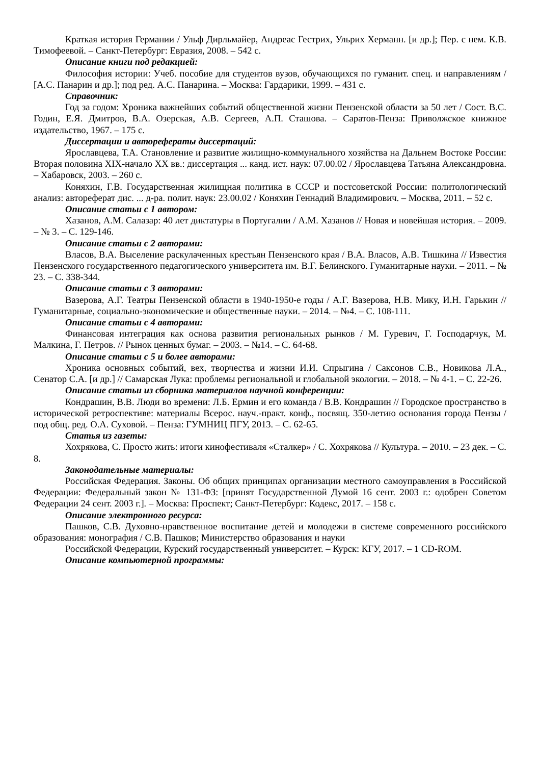Краткая история Германии / Ульф Дирльмайер, Андреас Гестрих, Ульрих Херманн. [и др.]; Пер. с нем. К.В. Тимофеевой. – Санкт-Петербург: Евразия, 2008. – 542 с.
Описание книги под редакцией:
Философия истории: Учеб. пособие для студентов вузов, обучающихся по гуманит. спец. и направлениям / [А.С. Панарин и др.]; под ред. А.С. Панарина. – Москва: Гардарики, 1999. – 431 с.
Справочник:
Год за годом: Хроника важнейших событий общественной жизни Пензенской области за 50 лет / Сост. В.С. Годин, Е.Я. Дмитров, В.А. Озерская, А.В. Сергеев, А.П. Сташова. – Саратов-Пенза: Приволжское книжное издательство, 1967. – 175 с.
Диссертации и автореферaты диссертаций:
Ярославцева, Т.А. Становление и развитие жилищно-коммунального хозяйства на Дальнем Востоке России: Вторая половина XIX-начало XX вв.: диссертация ... канд. ист. наук: 07.00.02 / Ярославцева Татьяна Александровна. – Хабаровск, 2003. – 260 с.
Коняхин, Г.В. Государственная жилищная политика в СССР и постсоветской России: политологический анализ: автореферат дис. ... д-ра. полит. наук: 23.00.02 / Коняхин Геннадий Владимирович. – Москва, 2011. – 52 с.
Описание статьи с 1 автором:
Хазанов, А.М. Салазар: 40 лет диктатуры в Португалии / А.М. Хазанов // Новая и новейшая история. – 2009. – № 3. – С. 129-146.
Описание статьи с 2 авторами:
Власов, В.А. Выселение раскулаченных крестьян Пензенского края / В.А. Власов, А.В. Тишкина // Известия Пензенского государственного педагогического университета им. В.Г. Белинского. Гуманитарные науки. – 2011. – № 23. – С. 338-344.
Описание статьи с 3 авторами:
Вазерова, А.Г. Театры Пензенской области в 1940-1950-е годы / А.Г. Вазерова, Н.В. Мику, И.Н. Гарькин // Гуманитарные, социально-экономические и общественные науки. – 2014. – №4. – С. 108-111.
Описание статьи с 4 авторами:
Финансовая интеграция как основа развития региональных рынков / М. Гуревич, Г. Господарчук, М. Малкина, Г. Петров. // Рынок ценных бумаг. – 2003. – №14. – С. 64-68.
Описание статьи с 5 и более авторами:
Хроника основных событий, вех, творчества и жизни И.И. Спрыгина / Саксонов С.В., Новикова Л.А., Сенатор С.А. [и др.] // Самарская Лука: проблемы региональной и глобальной экологии. – 2018. – № 4-1. – С. 22-26.
Описание статьи из сборника материалов научной конференции:
Кондрашин, В.В. Люди во времени: Л.Б. Ермин и его команда / В.В. Кондрашин // Городское пространство в исторической ретроспективе: материалы Всерос. науч.-практ. конф., посвящ. 350-летию основания города Пензы / под общ. ред. О.А. Суховой. – Пенза: ГУМНИЦ ПГУ, 2013. – С. 62-65.
Статья из газеты:
Хохрякова, С. Просто жить: итоги кинофестиваля «Сталкер» / С. Хохрякова // Культура. – 2010. – 23 дек. – С. 8.
Законодательные материалы:
Российская Федерация. Законы. Об общих принципах организации местного самоуправления в Российской Федерации: Федеральный закон № 131-ФЗ: [принят Государственной Думой 16 сент. 2003 г.: одобрен Советом Федерации 24 сент. 2003 г.]. – Москва: Проспект; Санкт-Петербург: Кодекс, 2017. – 158 с.
Описание электронного ресурса:
Пашков, С.В. Духовно-нравственное воспитание детей и молодежи в системе современного российского образования: монография / С.В. Пашков; Министерство образования и науки
Российской Федерации, Курский государственный университет. – Курск: КГУ, 2017. – 1 CD-ROM.
Описание компьютерной программы: